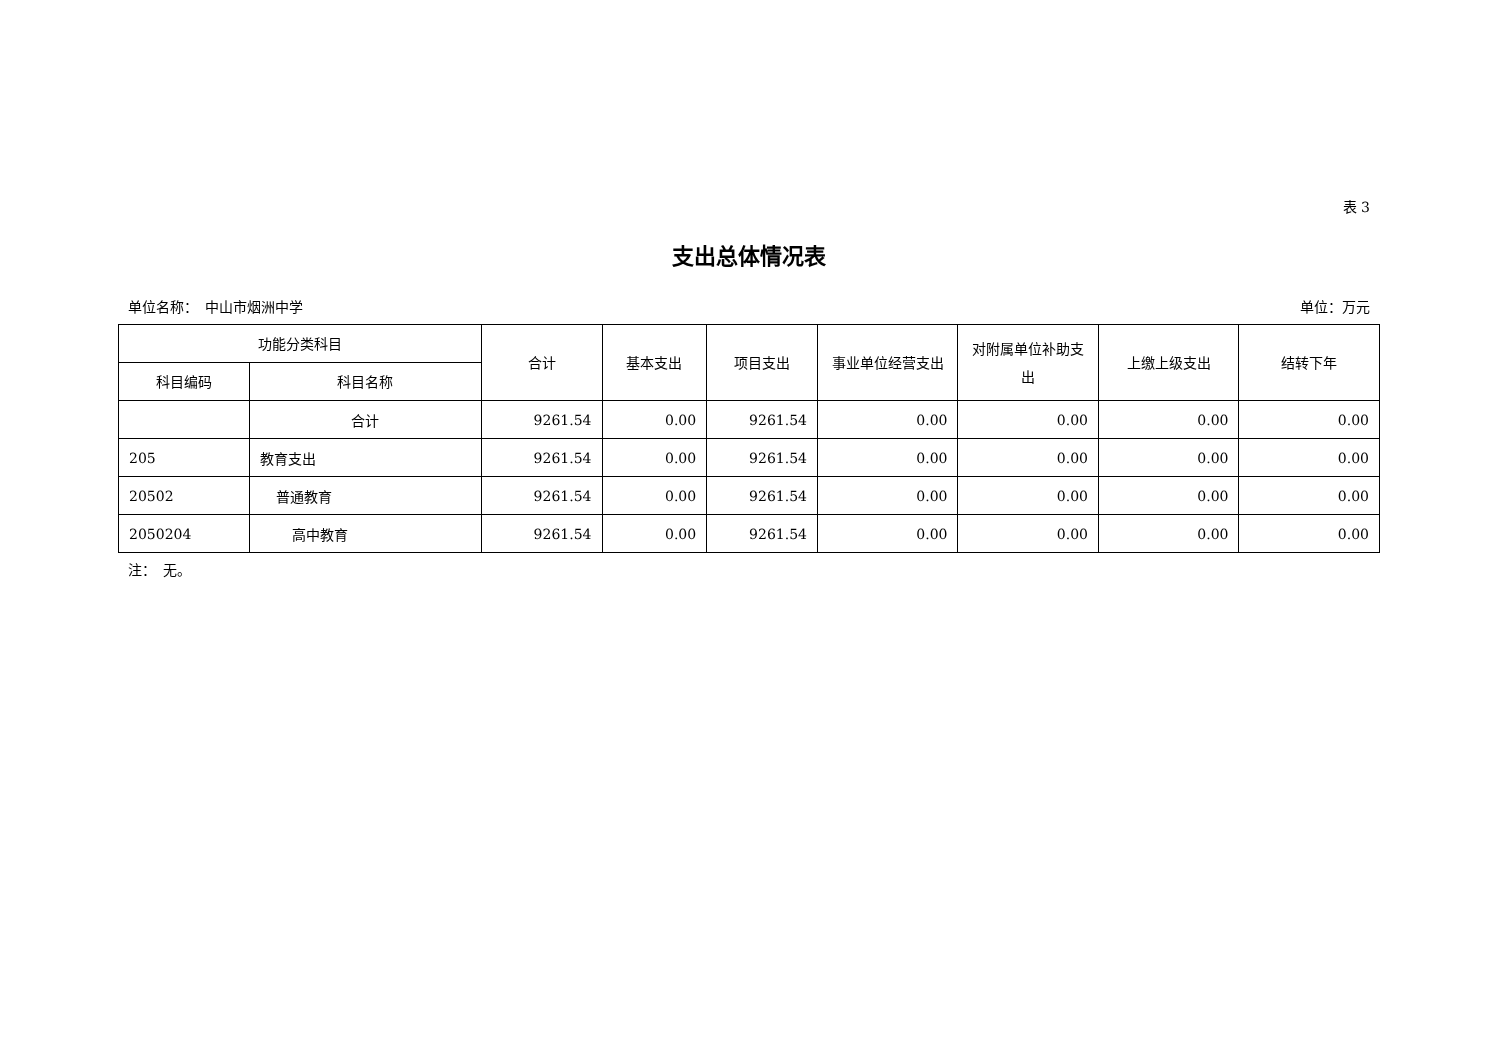表 3
支出总体情况表
单位名称：　中山市烟洲中学 单位：万元
| 功能分类科目 | | 合计 | 基本支出 | 项目支出 | 事业单位经营支出 | 对附属单位补助支出 | 上缴上级支出 | 结转下年 |
| --- | --- | --- | --- | --- | --- | --- | --- | --- |
| 科目编码 | 科目名称 | | | | | | | |
| | 合计 | 9261.54 | 0.00 | 9261.54 | 0.00 | 0.00 | 0.00 | 0.00 |
| 205 | 教育支出 | 9261.54 | 0.00 | 9261.54 | 0.00 | 0.00 | 0.00 | 0.00 |
| 20502 | 普通教育 | 9261.54 | 0.00 | 9261.54 | 0.00 | 0.00 | 0.00 | 0.00 |
| 2050204 | 高中教育 | 9261.54 | 0.00 | 9261.54 | 0.00 | 0.00 | 0.00 | 0.00 |
注：　无。